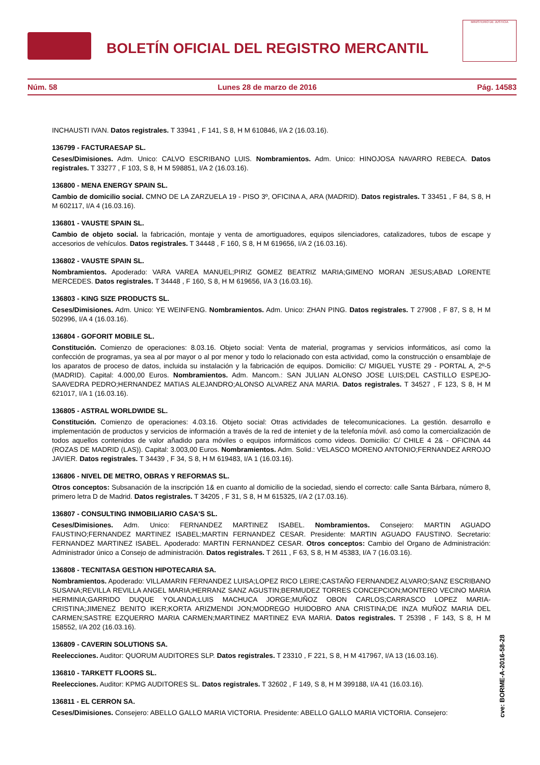BOLETÍN OFICIAL DEL REGISTRO MERCANTIL
MINISTERIO DE JUSTICIA
Núm. 58 Lunes 28 de marzo de 2016 Pág. 14583
INCHAUSTI IVAN. Datos registrales. T 33941 , F 141, S 8, H M 610846, I/A 2 (16.03.16).
136799 - FACTURAESAP SL.
Ceses/Dimisiones. Adm. Unico: CALVO ESCRIBANO LUIS. Nombramientos. Adm. Unico: HINOJOSA NAVARRO REBECA. Datos registrales. T 33277 , F 103, S 8, H M 598851, I/A 2 (16.03.16).
136800 - MENA ENERGY SPAIN SL.
Cambio de domicilio social. CMNO DE LA ZARZUELA 19 - PISO 3º, OFICINA A, ARA (MADRID). Datos registrales. T 33451 , F 84, S 8, H M 602117, I/A 4 (16.03.16).
136801 - VAUSTE SPAIN SL.
Cambio de objeto social. la fabricación, montaje y venta de amortiguadores, equipos silenciadores, catalizadores, tubos de escape y accesorios de vehículos. Datos registrales. T 34448 , F 160, S 8, H M 619656, I/A 2 (16.03.16).
136802 - VAUSTE SPAIN SL.
Nombramientos. Apoderado: VARA VAREA MANUEL;PIRIZ GOMEZ BEATRIZ MARIA;GIMENO MORAN JESUS;ABAD LORENTE MERCEDES. Datos registrales. T 34448 , F 160, S 8, H M 619656, I/A 3 (16.03.16).
136803 - KING SIZE PRODUCTS SL.
Ceses/Dimisiones. Adm. Unico: YE WEINFENG. Nombramientos. Adm. Unico: ZHAN PING. Datos registrales. T 27908 , F 87, S 8, H M 502996, I/A 4 (16.03.16).
136804 - GOFORIT MOBILE SL.
Constitución. Comienzo de operaciones: 8.03.16. Objeto social: Venta de material, programas y servicios informáticos, así como la confección de programas, ya sea al por mayor o al por menor y todo lo relacionado con esta actividad, como la construcción o ensamblaje de los aparatos de proceso de datos, incluida su instalación y la fabricación de equipos. Domicilio: C/ MIGUEL YUSTE 29 - PORTAL A, 2º-5 (MADRID). Capital: 4.000,00 Euros. Nombramientos. Adm. Mancom.: SAN JULIAN ALONSO JOSE LUIS;DEL CASTILLO ESPEJO-SAAVEDRA PEDRO;HERNANDEZ MATIAS ALEJANDRO;ALONSO ALVAREZ ANA MARIA. Datos registrales. T 34527 , F 123, S 8, H M 621017, I/A 1 (16.03.16).
136805 - ASTRAL WORLDWIDE SL.
Constitución. Comienzo de operaciones: 4.03.16. Objeto social: Otras actividades de telecomunicaciones. La gestión. desarrollo e implementación de productos y servicios de información a través de la red de inteniet y de la telefonía móvil. asó como la comercialización de todos aquellos contenidos de valor añadido para móviles o equipos informáticos como videos. Domicilio: C/ CHILE 4 2& - OFICINA 44 (ROZAS DE MADRID (LAS)). Capital: 3.003,00 Euros. Nombramientos. Adm. Solid.: VELASCO MORENO ANTONIO;FERNANDEZ ARROJO JAVIER. Datos registrales. T 34439 , F 34, S 8, H M 619483, I/A 1 (16.03.16).
136806 - NIVEL DE METRO, OBRAS Y REFORMAS SL.
Otros conceptos: Subsanación de la inscripción 1& en cuanto al domicilio de la sociedad, siendo el correcto: calle Santa Bárbara, número 8, primero letra D de Madrid. Datos registrales. T 34205 , F 31, S 8, H M 615325, I/A 2 (17.03.16).
136807 - CONSULTING INMOBILIARIO CASA'S SL.
Ceses/Dimisiones. Adm. Unico: FERNANDEZ MARTINEZ ISABEL. Nombramientos. Consejero: MARTIN AGUADO FAUSTINO;FERNANDEZ MARTINEZ ISABEL;MARTIN FERNANDEZ CESAR. Presidente: MARTIN AGUADO FAUSTINO. Secretario: FERNANDEZ MARTINEZ ISABEL. Apoderado: MARTIN FERNANDEZ CESAR. Otros conceptos: Cambio del Organo de Administración: Administrador único a Consejo de administración. Datos registrales. T 2611 , F 63, S 8, H M 45383, I/A 7 (16.03.16).
136808 - TECNITASA GESTION HIPOTECARIA SA.
Nombramientos. Apoderado: VILLAMARIN FERNANDEZ LUISA;LOPEZ RICO LEIRE;CASTAÑO FERNANDEZ ALVARO;SANZ ESCRIBANO SUSANA;REVILLA REVILLA ANGEL MARIA;HERRANZ SANZ AGUSTIN;BERMUDEZ TORRES CONCEPCION;MONTERO VECINO MARIA HERMINIA;GARRIDO DUQUE YOLANDA;LUIS MACHUCA JORGE;MUÑOZ OBON CARLOS;CARRASCO LOPEZ MARIA-CRISTINA;JIMENEZ BENITO IKER;KORTA ARIZMENDI JON;MODREGO HUIDOBRO ANA CRISTINA;DE INZA MUÑOZ MARIA DEL CARMEN;SASTRE EZQUERRO MARIA CARMEN;MARTINEZ MARTINEZ EVA MARIA. Datos registrales. T 25398 , F 143, S 8, H M 158552, I/A 202 (16.03.16).
136809 - CAVERIN SOLUTIONS SA.
Reelecciones. Auditor: QUORUM AUDITORES SLP. Datos registrales. T 23310 , F 221, S 8, H M 417967, I/A 13 (16.03.16).
136810 - TARKETT FLOORS SL.
Reelecciones. Auditor: KPMG AUDITORES SL. Datos registrales. T 32602 , F 149, S 8, H M 399188, I/A 41 (16.03.16).
136811 - EL CERRON SA.
Ceses/Dimisiones. Consejero: ABELLO GALLO MARIA VICTORIA. Presidente: ABELLO GALLO MARIA VICTORIA. Consejero:
cve: BORME-A-2016-58-28